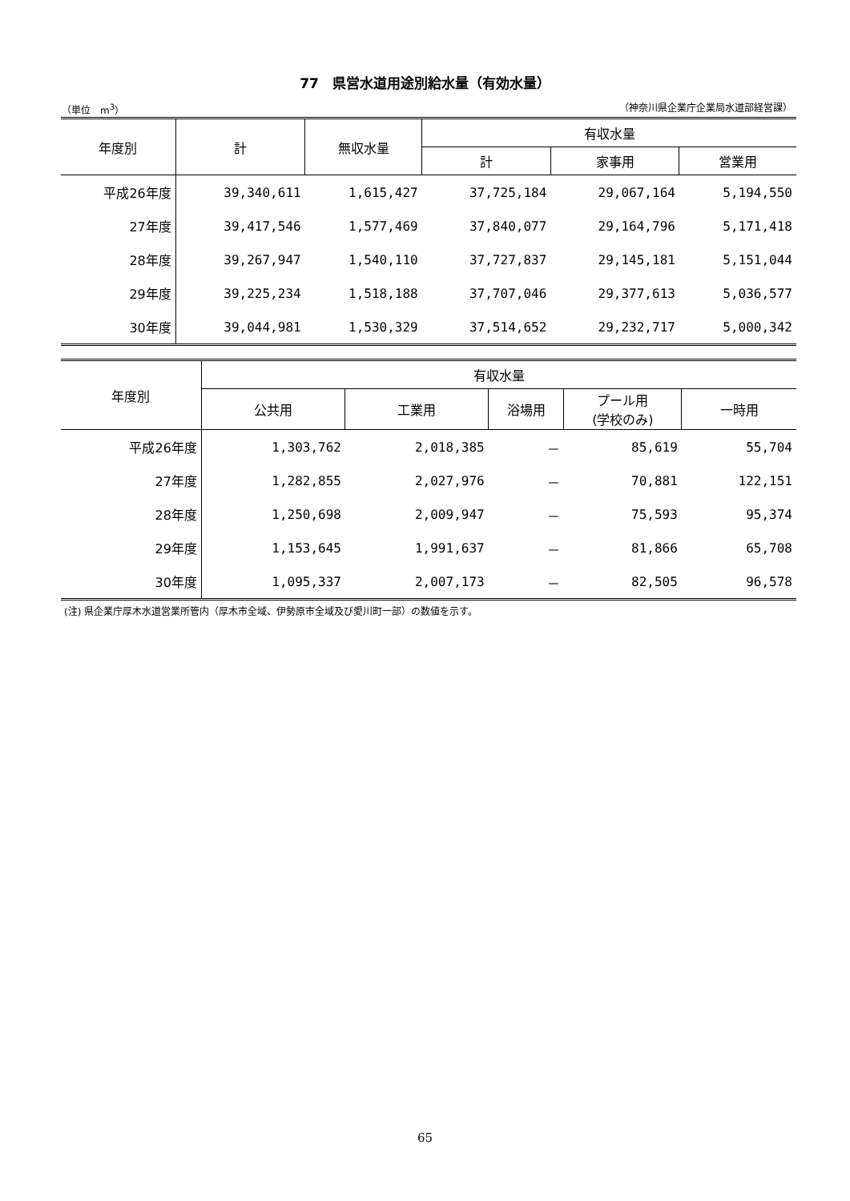77　県営水道用途別給水量（有効水量）
（単位　m<sup>3</sup>） （神奈川県企業庁企業局水道部経営課）
| 年度別 | 計 | 無収水量 | 有収水量 | | |
| --- | --- | --- | --- | --- | --- |
| | | | 計 | 家事用 | 営業用 |
| 平成26年度 | 39,340,611 | 1,615,427 | 37,725,184 | 29,067,164 | 5,194,550 |
| 27年度 | 39,417,546 | 1,577,469 | 37,840,077 | 29,164,796 | 5,171,418 |
| 28年度 | 39,267,947 | 1,540,110 | 37,727,837 | 29,145,181 | 5,151,044 |
| 29年度 | 39,225,234 | 1,518,188 | 37,707,046 | 29,377,613 | 5,036,577 |
| 30年度 | 39,044,981 | 1,530,329 | 37,514,652 | 29,232,717 | 5,000,342 |
| 年度別 | 有収水量 | | | | |
| --- | --- | --- | --- | --- | --- |
| | 公共用 | 工業用 | 浴場用 | プール用 (学校のみ) | 一時用 |
| 平成26年度 | 1,303,762 | 2,018,385 | － | 85,619 | 55,704 |
| 27年度 | 1,282,855 | 2,027,976 | － | 70,881 | 122,151 |
| 28年度 | 1,250,698 | 2,009,947 | － | 75,593 | 95,374 |
| 29年度 | 1,153,645 | 1,991,637 | － | 81,866 | 65,708 |
| 30年度 | 1,095,337 | 2,007,173 | － | 82,505 | 96,578 |
(注) 県企業庁厚木水道営業所管内（厚木市全域、伊勢原市全域及び愛川町一部）の数値を示す。
65